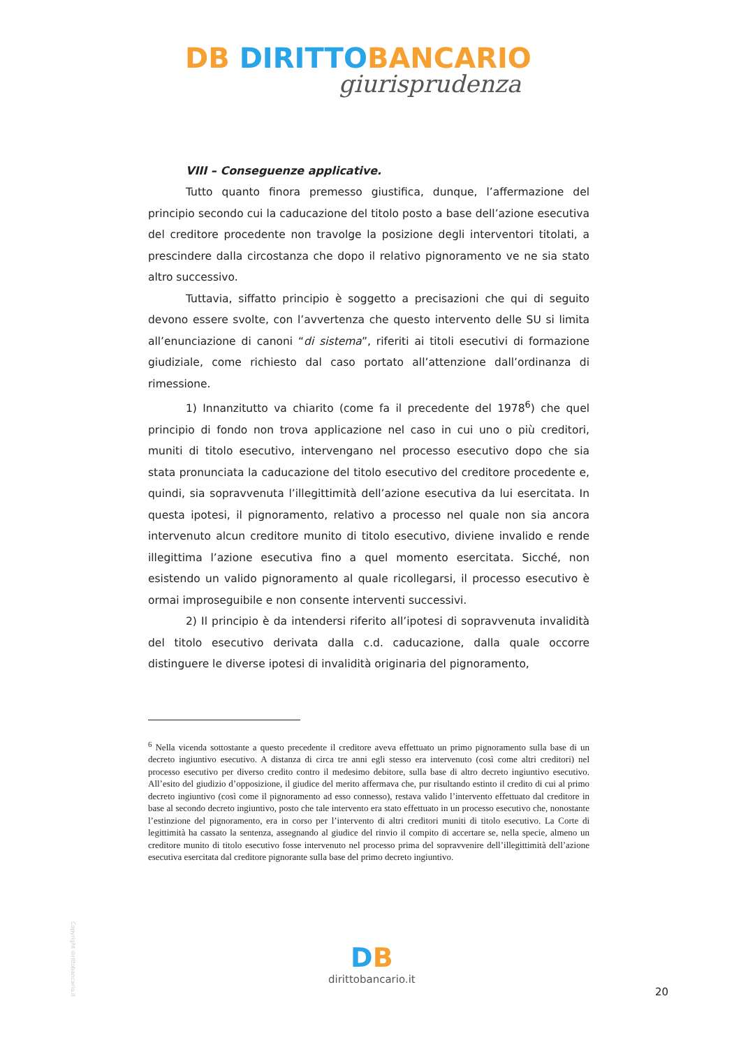DB DIRITTOBANCARIO
giurisprudenza
VIII – Conseguenze applicative.
Tutto quanto finora premesso giustifica, dunque, l’affermazione del principio secondo cui la caducazione del titolo posto a base dell’azione esecutiva del creditore procedente non travolge la posizione degli interventori titolati, a prescindere dalla circostanza che dopo il relativo pignoramento ve ne sia stato altro successivo.
Tuttavia, siffatto principio è soggetto a precisazioni che qui di seguito devono essere svolte, con l’avvertenza che questo intervento delle SU si limita all’enunciazione di canoni “di sistema”, riferiti ai titoli esecutivi di formazione giudiziale, come richiesto dal caso portato all’attenzione dall’ordinanza di rimessione.
1) Innanzitutto va chiarito (come fa il precedente del 1978<sup>6</sup>) che quel principio di fondo non trova applicazione nel caso in cui uno o più creditori, muniti di titolo esecutivo, intervengano nel processo esecutivo dopo che sia stata pronunciata la caducazione del titolo esecutivo del creditore procedente e, quindi, sia sopravvenuta l’illegittimità dell’azione esecutiva da lui esercitata. In questa ipotesi, il pignoramento, relativo a processo nel quale non sia ancora intervenuto alcun creditore munito di titolo esecutivo, diviene invalido e rende illegittima l’azione esecutiva fino a quel momento esercitata. Sicché, non esistendo un valido pignoramento al quale ricollegarsi, il processo esecutivo è ormai improseguibile e non consente interventi successivi.
2) Il principio è da intendersi riferito all’ipotesi di sopravvenuta invalidità del titolo esecutivo derivata dalla c.d. caducazione, dalla quale occorre distinguere le diverse ipotesi di invalidità originaria del pignoramento,
<sup>6</sup> Nella vicenda sottostante a questo precedente il creditore aveva effettuato un primo pignoramento sulla base di un decreto ingiuntivo esecutivo. A distanza di circa tre anni egli stesso era intervenuto (così come altri creditori) nel processo esecutivo per diverso credito contro il medesimo debitore, sulla base di altro decreto ingiuntivo esecutivo. All’esito del giudizio d’opposizione, il giudice del merito affermava che, pur risultando estinto il credito di cui al primo decreto ingiuntivo (così come il pignoramento ad esso connesso), restava valido l’intervento effettuato dal creditore in base al secondo decreto ingiuntivo, posto che tale intervento era stato effettuato in un processo esecutivo che, nonostante l’estinzione del pignoramento, era in corso per l’intervento di altri creditori muniti di titolo esecutivo. La Corte di legittimità ha cassato la sentenza, assegnando al giudice del rinvio il compito di accertare se, nella specie, almeno un creditore munito di titolo esecutivo fosse intervenuto nel processo prima del sopravvenire dell’illegittimità dell’azione esecutiva esercitata dal creditore pignorante sulla base del primo decreto ingiuntivo.
Copyright dirittobancario.it
DB
dirittobancario.it
20